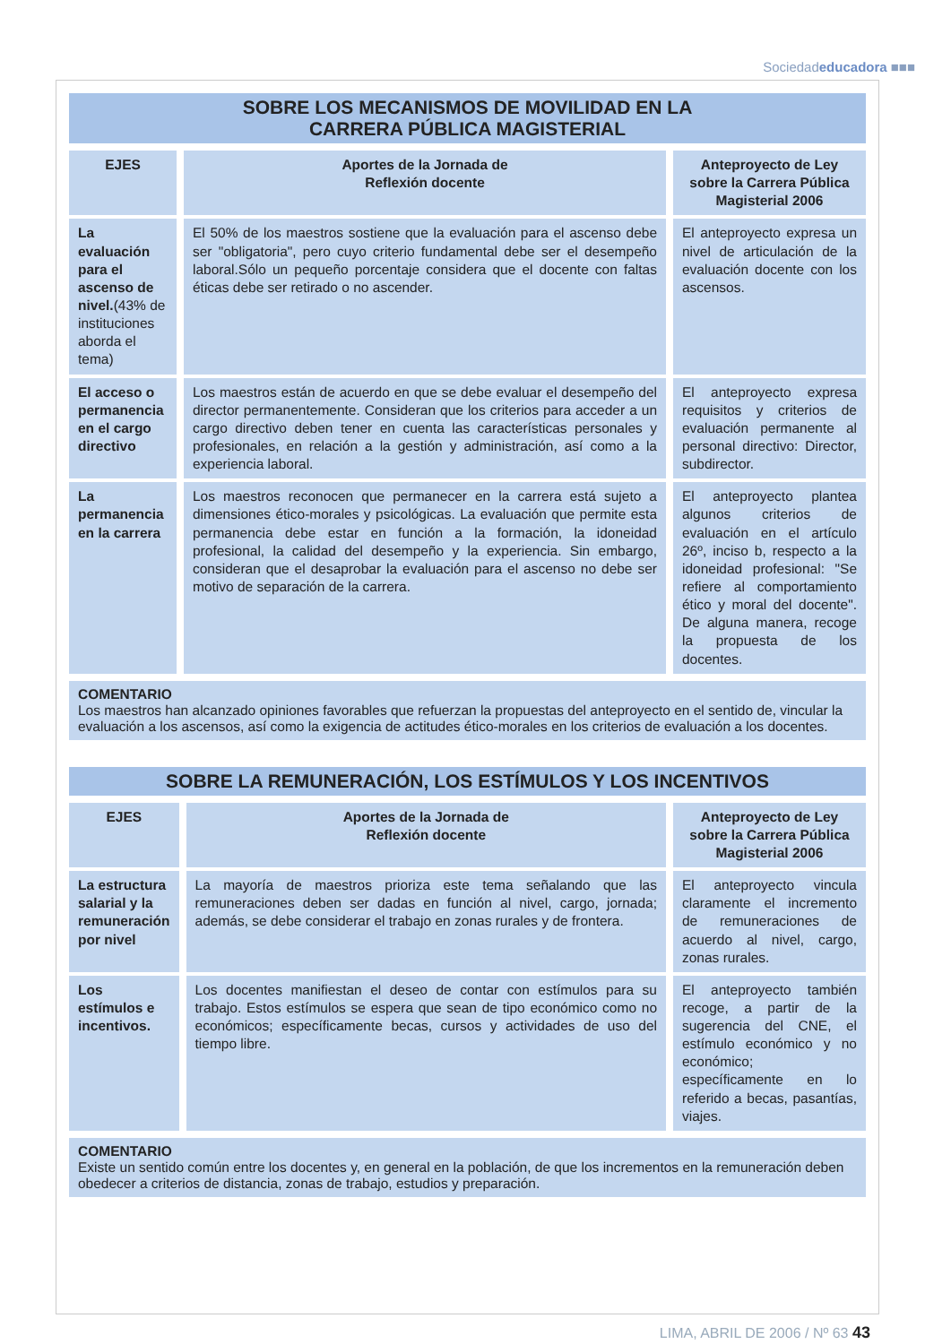Sociedadeducadora ■■■
SOBRE LOS MECANISMOS DE MOVILIDAD EN LA
CARRERA PÚBLICA MAGISTERIAL
| EJES | Aportes de la Jornada de Reflexión docente | Anteproyecto de Ley sobre la Carrera Pública Magisterial 2006 |
| --- | --- | --- |
| La evaluación para el ascenso de nivel. (43% de instituciones aborda el tema) | El 50% de los maestros sostiene que la evaluación para el ascenso debe ser "obligatoria", pero cuyo criterio fundamental debe ser el desempeño laboral.Sólo un pequeño porcentaje considera que el docente con faltas éticas debe ser retirado o no ascender. | El anteproyecto expresa un nivel de articulación de la evaluación docente con los ascensos. |
| El acceso o permanencia en el cargo directivo | Los maestros están de acuerdo en que se debe evaluar el desempeño del director permanentemente. Consideran que los criterios para acceder a un cargo directivo deben tener en cuenta las características personales y profesionales, en relación a la gestión y administración, así como a la experiencia laboral. | El anteproyecto expresa requisitos y criterios de evaluación permanente al personal directivo: Director, subdirector. |
| La permanencia en la carrera | Los maestros reconocen que permanecer en la carrera está sujeto a dimensiones ético-morales y psicológicas. La evaluación que permite esta permanencia debe estar en función a la formación, la idoneidad profesional, la calidad del desempeño y la experiencia. Sin embargo, consideran que el desaprobar la evaluación para el ascenso no debe ser motivo de separación de la carrera. | El anteproyecto plantea algunos criterios de evaluación en el artículo 26º, inciso b, respecto a la idoneidad profesional: "Se refiere al comportamiento ético y moral del docente". De alguna manera, recoge la propuesta de los docentes. |
COMENTARIO
Los maestros han alcanzado opiniones favorables que refuerzan la propuestas del anteproyecto en el sentido de, vincular la evaluación a los ascensos, así como la exigencia de actitudes ético-morales en los criterios de evaluación a los docentes.
SOBRE LA REMUNERACIÓN, LOS ESTÍMULOS Y LOS INCENTIVOS
| EJES | Aportes de la Jornada de Reflexión docente | Anteproyecto de Ley sobre la Carrera Pública Magisterial 2006 |
| --- | --- | --- |
| La estructura salarial y la remuneración por nivel | La mayoría de maestros prioriza este tema señalando que las remuneraciones deben ser dadas en función al nivel, cargo, jornada; además, se debe considerar el trabajo en zonas rurales y de frontera. | El anteproyecto vincula claramente el incremento de remuneraciones de acuerdo al nivel, cargo, zonas rurales. |
| Los estímulos e incentivos. | Los docentes manifiestan el deseo de contar con estímulos para su trabajo. Estos estímulos se espera que sean de tipo económico como no económicos; específicamente becas, cursos y actividades de uso del tiempo libre. | El anteproyecto también recoge, a partir de la sugerencia del CNE, el estímulo económico y no económico; específicamente en lo referido a becas, pasantías, viajes. |
COMENTARIO
Existe un sentido común entre los docentes y, en general en la población, de que los incrementos en la remuneración deben obedecer a criterios de distancia, zonas de trabajo, estudios y preparación.
LIMA, ABRIL DE 2006 / Nº 63 43